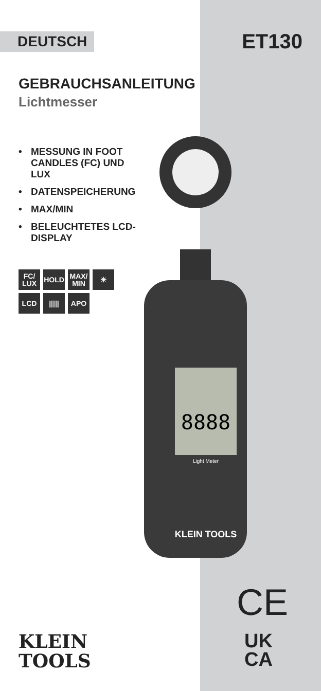DEUTSCH
ET130
GEBRAUCHSANLEITUNG
Lichtmesser
• MESSUNG IN FOOT CANDLES (FC) UND LUX
• DATENSPEICHERUNG
• MAX/MIN
• BELEUCHTETES LCD-DISPLAY
FC/
LUX
HOLD
MAX/
MIN
☀
LCD
|||||
APO
8888
Light Meter
KLEIN TOOLS
KLEIN
TOOLS
CE
UK
CA